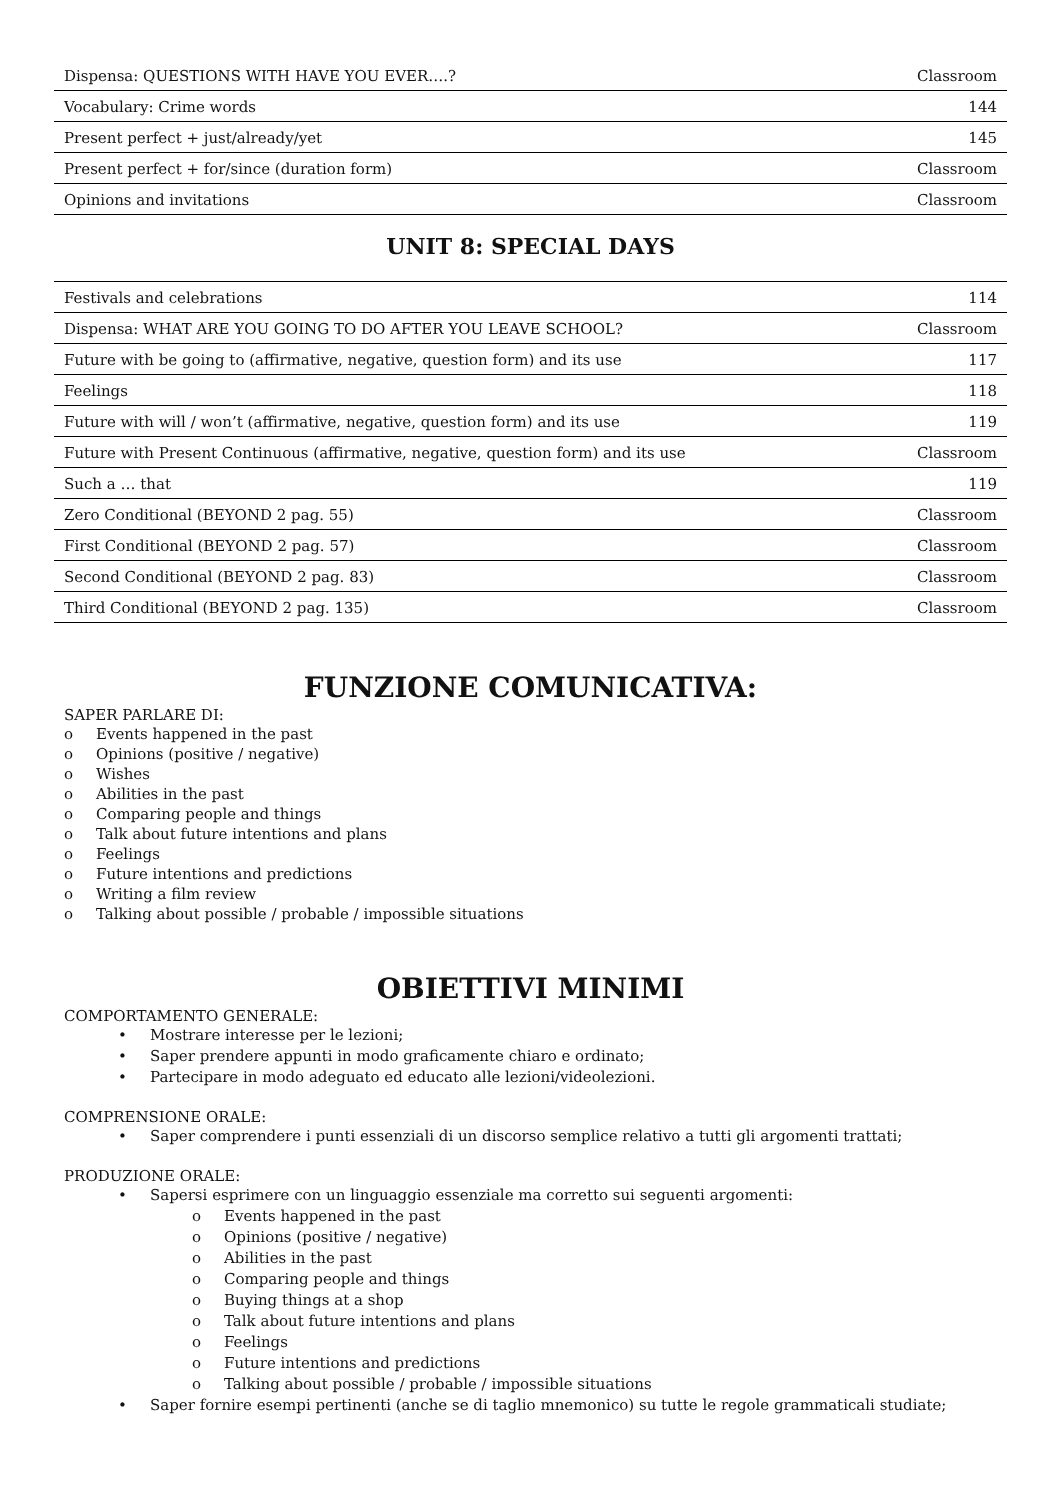| Dispensa: QUESTIONS WITH HAVE YOU EVER….? | Classroom |
| Vocabulary: Crime words | 144 |
| Present perfect + just/already/yet | 145 |
| Present perfect + for/since (duration form) | Classroom |
| Opinions and invitations | Classroom |
UNIT 8: SPECIAL DAYS
| Festivals and celebrations | 114 |
| Dispensa: WHAT ARE YOU GOING TO DO AFTER YOU LEAVE SCHOOL? | Classroom |
| Future with be going to (affirmative, negative, question form) and its use | 117 |
| Feelings | 118 |
| Future with will / won’t (affirmative, negative, question form) and its use | 119 |
| Future with Present Continuous (affirmative, negative, question form) and its use | Classroom |
| Such a … that | 119 |
| Zero Conditional (BEYOND 2 pag. 55) | Classroom |
| First Conditional (BEYOND 2 pag. 57) | Classroom |
| Second Conditional (BEYOND 2 pag. 83) | Classroom |
| Third Conditional (BEYOND 2 pag. 135) | Classroom |
FUNZIONE COMUNICATIVA:
SAPER PARLARE DI:
o Events happened in the past
o Opinions (positive / negative)
o Wishes
o Abilities in the past
o Comparing people and things
o Talk about future intentions and plans
o Feelings
o Future intentions and predictions
o Writing a film review
o Talking about possible / probable / impossible situations
OBIETTIVI MINIMI
COMPORTAMENTO GENERALE:
• Mostrare interesse per le lezioni;
• Saper prendere appunti in modo graficamente chiaro e ordinato;
• Partecipare in modo adeguato ed educato alle lezioni/videolezioni.
COMPRENSIONE ORALE:
• Saper comprendere i punti essenziali di un discorso semplice relativo a tutti gli argomenti trattati;
PRODUZIONE ORALE:
• Sapersi esprimere con un linguaggio essenziale ma corretto sui seguenti argomenti:
o Events happened in the past
o Opinions (positive / negative)
o Abilities in the past
o Comparing people and things
o Buying things at a shop
o Talk about future intentions and plans
o Feelings
o Future intentions and predictions
o Talking about possible / probable / impossible situations
• Saper fornire esempi pertinenti (anche se di taglio mnemonico) su tutte le regole grammaticali studiate;